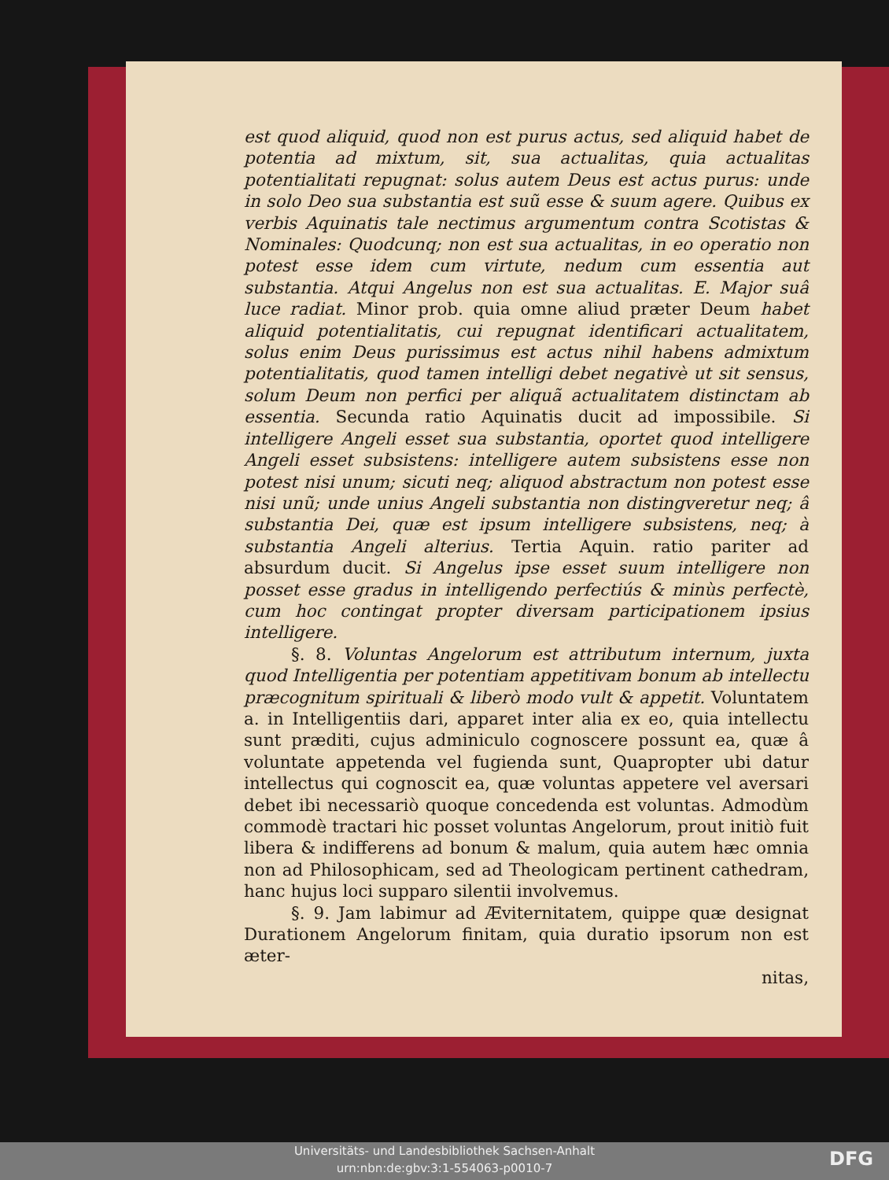est quod aliquid, quod non est purus actus, sed aliquid habet de potentia ad mixtum, sit, sua actualitas, quia actualitas potentialitati repugnat: solus autem Deus est actus purus: unde in solo Deo sua substantia est suũ esse & suum agere. Quibus ex verbis Aquinatis tale nectimus argumentum contra Scotistas & Nominales: Quodcunq; non est sua actualitas, in eo operatio non potest esse idem cum virtute, nedum cum essentia aut substantia. Atqui Angelus non est sua actualitas. E. Major suâ luce radiat. Minor prob. quia omne aliud præter Deum habet aliquid potentialitatis, cui repugnat identificari actualitatem, solus enim Deus purissimus est actus nihil habens admixtum potentialitatis, quod tamen intelligi debet negativè ut sit sensus, solum Deum non perfici per aliquã actualitatem distinctam ab essentia. Secunda ratio Aquinatis ducit ad impossibile. Si intelligere Angeli esset sua substantia, oportet quod intelligere Angeli esset subsistens: intelligere autem subsistens esse non potest nisi unum; sicuti neq; aliquod abstractum non potest esse nisi unũ; unde unius Angeli substantia non distingveretur neq; â substantia Dei, quæ est ipsum intelligere subsistens, neq; à substantia Angeli alterius. Tertia Aquin. ratio pariter ad absurdum ducit. Si Angelus ipse esset suum intelligere non posset esse gradus in intelligendo perfectiús & minùs perfectè, cum hoc contingat propter diversam participationem ipsius intelligere.
§. 8. Voluntas Angelorum est attributum internum, juxta quod Intelligentia per potentiam appetitivam bonum ab intellectu præcognitum spirituali & liberò modo vult & appetit. Voluntatem a. in Intelligentiis dari, apparet inter alia ex eo, quia intellectu sunt præditi, cujus adminiculo cognoscere possunt ea, quæ â voluntate appetenda vel fugienda sunt, Quapropter ubi datur intellectus qui cognoscit ea, quæ voluntas appetere vel aversari debet ibi necessariò quoque concedenda est voluntas. Admodùm commodè tractari hic posset voluntas Angelorum, prout initiò fuit libera & indifferens ad bonum & malum, quia autem hæc omnia non ad Philosophicam, sed ad Theologicam pertinent cathedram, hanc hujus loci supparo silentii involvemus.
§. 9. Jam labimur ad Æviternitatem, quippe quæ designat Durationem Angelorum finitam, quia duratio ipsorum non est æter-
nitas,
Universitäts- und Landesbibliothek Sachsen-Anhalt
urn:nbn:de:gbv:3:1-554063-p0010-7
DFG